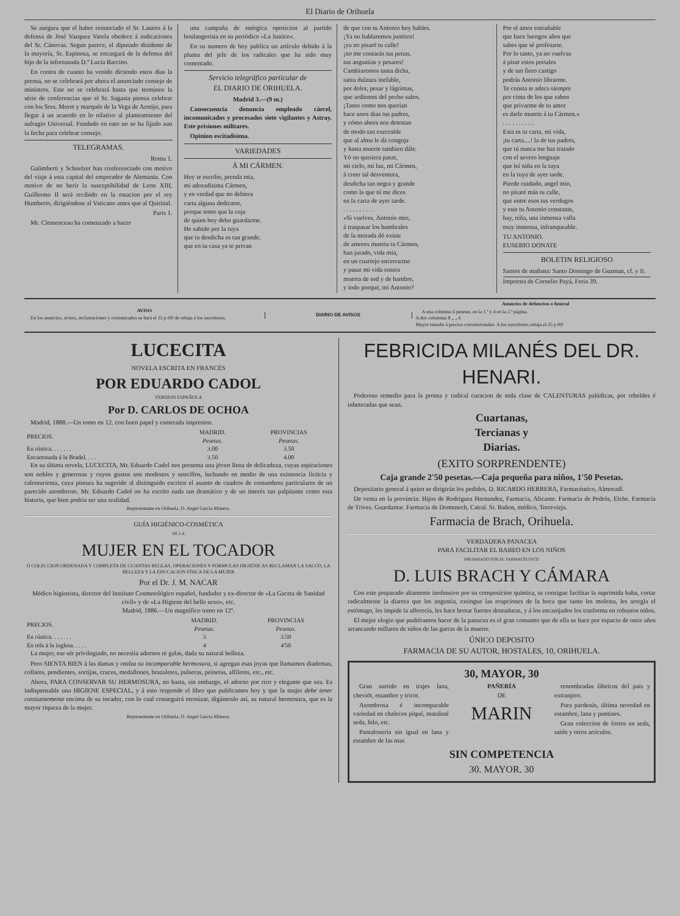El Diario de Orihuela
Se asegura que el haber renunciado el Sr. Lastres á la defensa de José Vazquez Varela obedece á indicaciones del Sr. Cánovas. Segun parece, el diputado disidente de la mayoría, Sr. Espinosa, se encargará de la defensa del hijo de la infortunada D.ª Lucia Barcino.
En contra de cuanto ha venido diciendo estos dias la prensa, no se celebrará por ahora el anunciado consejo de ministros. Este no se celebrará hasta que terminen la série de conferencias que el Sr. Sagasta piensa celebrar con los Sres. Moret y marqués de la Vega de Armijo, para llegar á un acuerdo en lo relativo al planteamiento del sufragio Universal. Fundado en esto no se ha fijado aun la fecha para celebrar consejo.
TELEGRAMAS.
Roma 1.
Galimberti y Schoelzer han conferenciado con motivo del viaje á esta capital del emperador de Alemania. Con motivo de no herir la susceptibilidad de Leon XIII, Guillermo II será recibido en la estacion por el rey Humberto, dirigiéndose al Vaticano antes que al Quirinal.
Paris 1.
Mr. Clemenceau ha comenzado a hacer
una campaña de enérgica oposicion al partido boulangerista en su periódico «La Justice».
En su numero de hoy publica un artículo debido á la pluma del jefe de los radicales que ha sido muy comentado.
Servicio telegráfico particular de
EL DIARIO DE ORIHUELA.
Madrid 3.—(9 m.)
Consecuencia denuncia empleado cárcel, incomunicados y procesados siete vigilantes y Astray. Este prisiones militares.
Opinion escitadísima.
VARIEDADES
Á MI CÁRMEN.
Hoy te escribo, prenda mia,
mi adoradísima Cármen,
y en verdad que no debiera
carta alguna dedicarte,
porque temo que la coja
de quien hoy debo guardarme.
He sabido por la tuya
que tu desdicha es tan grande,
que en tu casa ya te privan
de que con tu Antonio hoy hables.
¡Ya no hablaremos juntitos!
¡ya no pisaré tu calle!
¡no me contarás tus penas,
tus angustias y pesares!
Cambiaremos tanta dicha,
tanta dulzura inefable,
por dolor, pesar y lágrimas,
que ardientes del pecho salen.
¡Tanto como nos querian
hace unos dias tus padres,
y cómo ahora nos detestan
de modo tan execrable
que al alma le dá congoja
y hasta muerte tambien dále.
Yó no quisiera pasar,
mi cielo, mi luz, mi Cármen,
á creer tal desventura,
desdicha tan negra y grande
como la que tú me dices
en la carta de ayer tarde.
. . . . . . . . . .
«Si vuelves, Antonio mio,
á traspasar los humbrales
de la morada dó existe
de amores muerta tu Cármen,
han jurado, vida mia,
en un cuartejo encerrarme
y pasar mi vida entera
muerta de sed y de hambre,
y todo porqué, mi Antonio?
Por el amor entrañable
que hace luengos años que
sabes que sé profesarte.
Por lo tanto, ya no vuelvas
á pisar estos portales
y de tan fiero castigo
podrás Antonio librarme.
Te consta te adora siempre
por cima de los que saben
que privarme de tu amor
es darle muerte á tu Cármen.»
. . . . . . . . . .
Esta es tu carta, mi vida,
¡tu carta....! la de tus padres,
que tú nunca me has tratado
con el severo lenguaje
que leí niña en la tuya
en la tuya de ayer tarde.
Pierde cuidado, angel mio,
no pisaré más tu calle,
que entre esos tus verdugos
y este tu Antonio constante,
hay, niña, una inmensa valla
muy inmensa, infranqueable.
TU ANTONIO.
EUSEBIO DONATE
BOLETIN RELIGIOSO
Santos de mañana: Santo Domingo de Guzman, cf. y fr.
Imprenta de Cornelio Payá, Feria 39.
AVISO
En los anuncios, avisos, reclamaciones y comunicados se hará el 25 p 0|0 de rebaja á los suscritores.
DIARIO DE AVISOS
Anuncios de defuncion o funeral
A una columna 6 pesetas, en la 1.ª y 4 en la 2.ª página.
A dos columnas 8 „ „ 6
Mayor tamaño á precios convencionales. A los suscritores rebaja el 25 p 0|0
LUCECITA
NOVELA ESCRITA EN FRANCÉS
POR EDUARDO CADOL
VERSION ESPAÑOLA
Por D. CARLOS DE OCHOA
Madrid, 1888.—Un tomo en 12. con buen papel y esmerada impresion.
| PRECIOS. | MADRID. Pesetas. | PROVINCIAS Pesetas. |
| --- | --- | --- |
| En rústica. . . . . . . | 3.00 | 3.50 |
| Encartonada á la Bradel. . . . | 3.50 | 4.00 |
En su última novela, LUCECITA, Mr. Eduardo Cadol nos presenta una jóven llena de delicadeza, cuyas aspiraciones son nobles y generosas y cuyos gustos son modestos y sencillos, luchando en medio de una existencia ficticia y calenturienta, cuya pintura ha sugerido al distinguido escritor el asunto de cuadros de costumbres particulares de un parecido asombroso. Mr. Eduardo Cadol no ha escrito nada tan dramático y de un interés tan palpitante como esta historia, que bien podría ser una realidad.
Representante en Orihuela, D. Angel García Múnera.
GUÍA HIGIÉNICO-COSMÉTICA
DE LA
MUJER EN EL TOCADOR
Ó COLECCION ORDENADA Y COMPLETA DE CUANTAS REGLAS, OPERACIONES Y FÓRMULAS HIGIÉNICAS RECLAMAN LA SALUD, LA BELLEZA Y LA EDUCACION FÍSICA DE LA MUJER
Por el Dr. J. M. NACAR
Médico higienista, director del Instituto Cosmetológico español, fundador y ex-director de «La Gaceta de Sanidad civil» y de «La Higiene del bello sexo», etc.
Madrid, 1886.—Un magnífico tomo en 12º.
| PRECIOS. | MADRID. Pesetas. | PROVINCIAS Pesetas. |
| --- | --- | --- |
| En rústica. . . . . . . | 3 | 3.50 |
| En tela á la inglesa. . . . . | 4 | 4'50 |
La mujer, ese sér privilegiado, no necesita adornos ni galas, dada su natural belleza.
Pero SIENTA BIEN á las damas y realza su incomparable hermosura, si agregan esas joyas que llamamos diademas, collares, pendientes, sortijas, cruces, medallones, brazaletes, pulseras, peinetas, alfileres, etc., etc.
Ahora, PARA CONSERVAR SU HERMOSURA, no basta, sin embargo, el adorno por rico y elegante que sea. Es indispensable una HIGIENE ESPECIAL, y á esto responde el libro que publicamos hoy y que la mujer debe tener constantemente encima de su tocador, con lo cual conseguirá eternizar, digámoslo así, su natural hermosura, que es la mayor riqueza de la mujer.
Representante en Orihuela, D. Angel García Múnera.
FEBRICIDA MILANÉS DEL DR. HENARI.
Poderoso remedio para la pronta y radical curacion de toda clase de CALENTURAS palúdicas, por rebeldes é inbeteradas que sean.
Cuartanas,
Tercianas y
Diarias.
(EXITO SORPRENDENTE)
Caja grande 2'50 pesetas.—Caja pequeña para niños, 1'50 Pesetas.
Depositario general á quien se dirigirán los pedidos, D. RICARDO HERRERA, Farmacéutico, Almoradí.
De venta en la provincia: Hijos de Rodriguez Hernandez, Farmacia, Alicante. Farmacia de Pedrós, Elche. Farmacia de Trives. Guardamar. Farmacia de Domenech, Catral. Sr. Bañon, médico, Torrevieja.
Farmacia de Brach, Orihuela.
VERDADERA PANACEA
PARA FACILITAR EL BABEO EN LOS NIÑOS
PREPARADO POR EL FARMACÉUTICO
D. LUIS BRACH Y CÁMARA
Con este preparado altamente inofensivo por su composicion química, se consigue facilitar la suprimida baba, cortar radicalmente la diarrea que les angustia, extingue las erupciones de la boca que tanto les molesta, les arregla el estómago, les impide la alferecía, les hace brotar fuertes dentaduras, y á los encanijados los trasforma en robustos niños.
El mejor elogio que pudiéramos hacer de la panacea es el gran consumo que de ella se hace por espacio de once años arrancando millares de niños de las garras de la muerte.
ÚNICO DEPOSITO
FARMACIA DE SU AUTOR, HOSTALES, 10, ORIHUELA.
30, MAYOR, 30
Gran surtido en trajes lana, cheviót, estambre y tricot.
Asombrosa é incomparable variedad en chalecos piqué, matalasé seda, hilo, etc.
Pantalonería sin igual en lana y estambre de las mas
PAÑERÍA
DE
MARIN
renombradas fábricas del país y extranjero.
Para pardesús, última novedad en estambre, lana y puntines.
Gran coleccion de forros en seda, satén y otros artículos.
SIN COMPETENCIA
30. MAYOR. 30